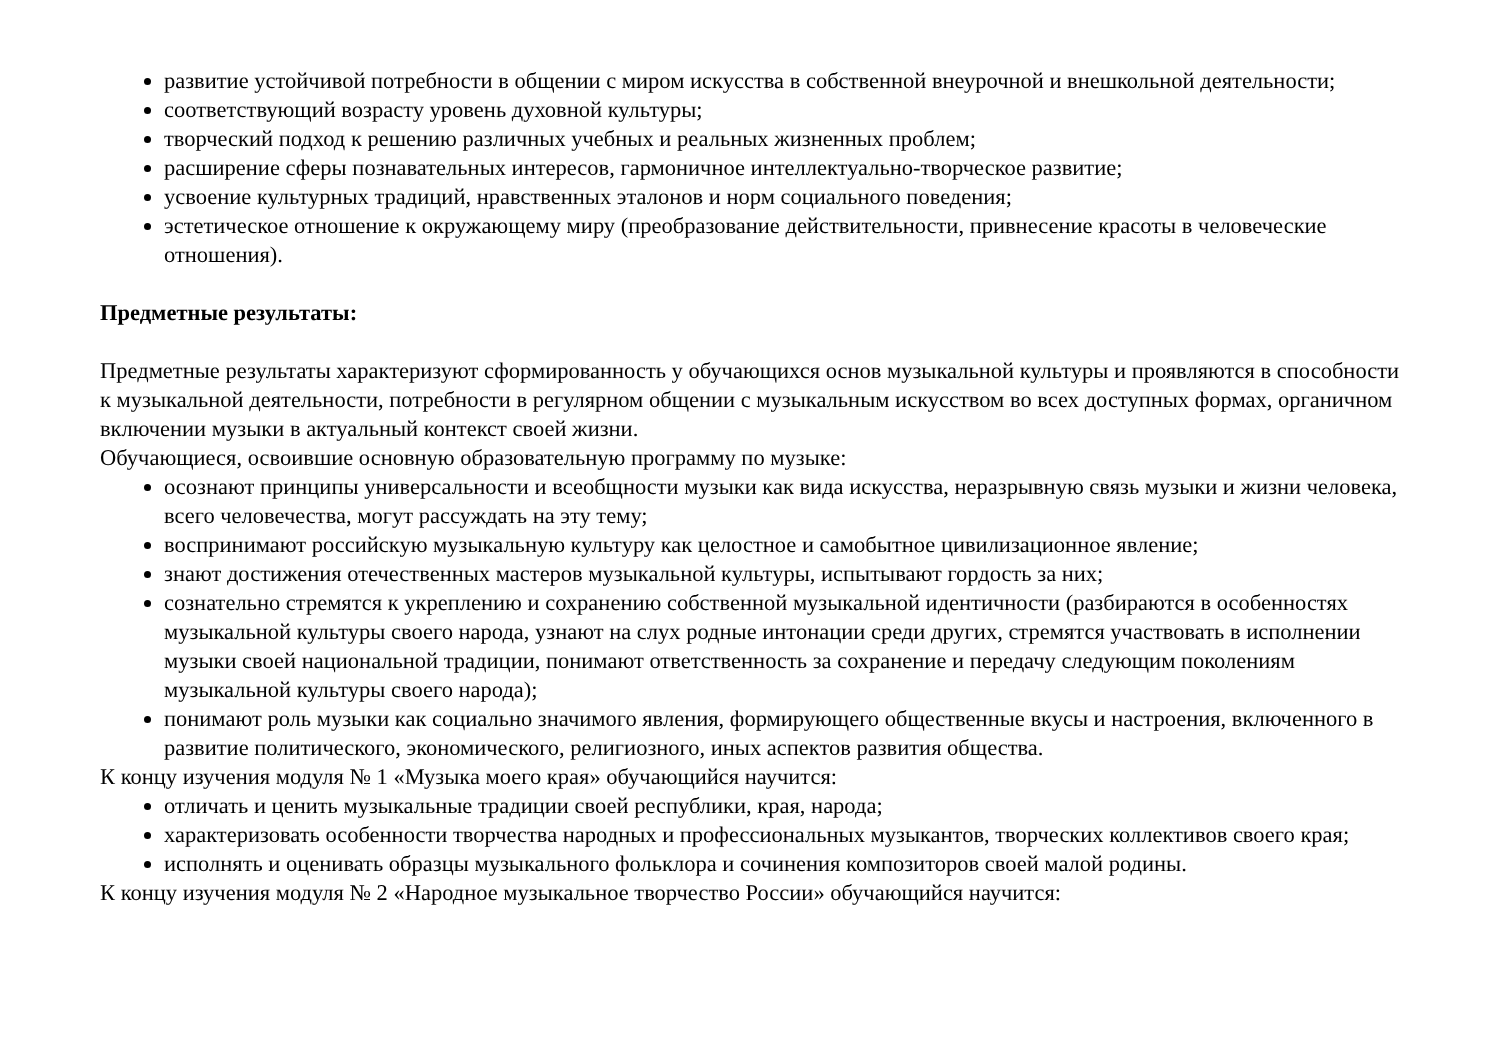развитие устойчивой потребности в общении с миром искусства в собственной внеурочной и внешкольной деятельности;
соответствующий возрасту уровень духовной культуры;
творческий подход к решению различных учебных и реальных жизненных проблем;
расширение сферы познавательных интересов, гармоничное интеллектуально-творческое развитие;
усвоение культурных традиций, нравственных эталонов и норм социального поведения;
эстетическое отношение к окружающему миру (преобразование действительности, привнесение красоты в человеческие отношения).
Предметные результаты:
Предметные результаты характеризуют сформированность у обучающихся основ музыкальной культуры и проявляются в способности к музыкальной деятельности, потребности в регулярном общении с музыкальным искусством во всех доступных формах, органичном включении музыки в актуальный контекст своей жизни.
Обучающиеся, освоившие основную образовательную программу по музыке:
осознают принципы универсальности и всеобщности музыки как вида искусства, неразрывную связь музыки и жизни человека, всего человечества, могут рассуждать на эту тему;
воспринимают российскую музыкальную культуру как целостное и самобытное цивилизационное явление;
знают достижения отечественных мастеров музыкальной культуры, испытывают гордость за них;
сознательно стремятся к укреплению и сохранению собственной музыкальной идентичности (разбираются в особенностях музыкальной культуры своего народа, узнают на слух родные интонации среди других, стремятся участвовать в исполнении музыки своей национальной традиции, понимают ответственность за сохранение и передачу следующим поколениям музыкальной культуры своего народа);
понимают роль музыки как социально значимого явления, формирующего общественные вкусы и настроения, включенного в развитие политического, экономического, религиозного, иных аспектов развития общества.
К концу изучения модуля № 1 «Музыка моего края» обучающийся научится:
отличать и ценить музыкальные традиции своей республики, края, народа;
характеризовать особенности творчества народных и профессиональных музыкантов, творческих коллективов своего края;
исполнять и оценивать образцы музыкального фольклора и сочинения композиторов своей малой родины.
К концу изучения модуля № 2 «Народное музыкальное творчество России» обучающийся научится: